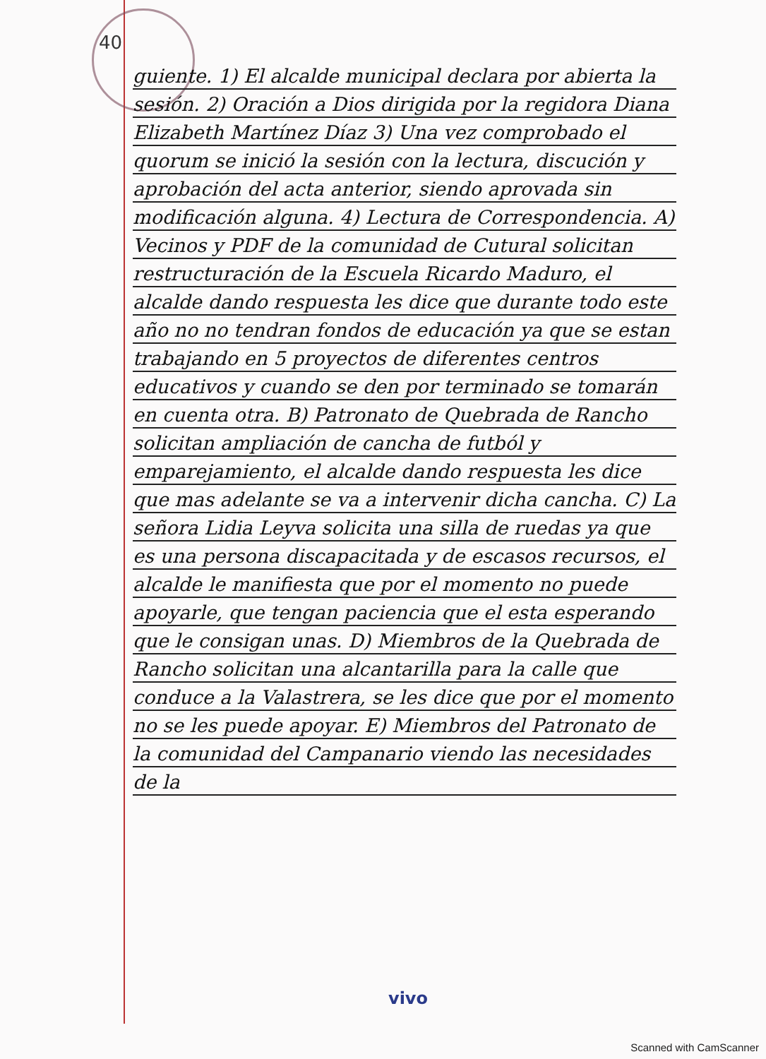40
guiente. 1) El alcalde municipal declara por abierta la sesión. 2) Oración a Dios dirigida por la regidora Diana Elizabeth Martínez Díaz 3) Una vez comprobado el quorum se inició la sesión con la lectura, discución y aprobación del acta anterior, siendo aprovada sin modificación alguna. 4) Lectura de Correspondencia. A) Vecinos y PDF de la comunidad de Cutural solicitan restructuración de la Escuela Ricardo Maduro, el alcalde dando respuesta les dice que durante todo este año no no tendran fondos de educación ya que se estan trabajando en 5 proyectos de diferentes centros educativos y cuando se den por terminado se tomarán en cuenta otra. B) Patronato de Quebrada de Rancho solicitan ampliación de cancha de futból y emparejamiento, el alcalde dando respuesta les dice que mas adelante se va a intervenir dicha cancha. C) La señora Lidia Leyva solicita una silla de ruedas ya que es una persona discapacitada y de escasos recursos, el alcalde le manifiesta que por el momento no puede apoyarle, que tengan paciencia que el esta esperando que le consigan unas. D) Miembros de la Quebrada de Rancho solicitan una alcantarilla para la calle que conduce a la Valastrera, se les dice que por el momento no se les puede apoyar. E) Miembros del Patronato de la comunidad del Campanario viendo las necesidades de la
vivo
Scanned with CamScanner